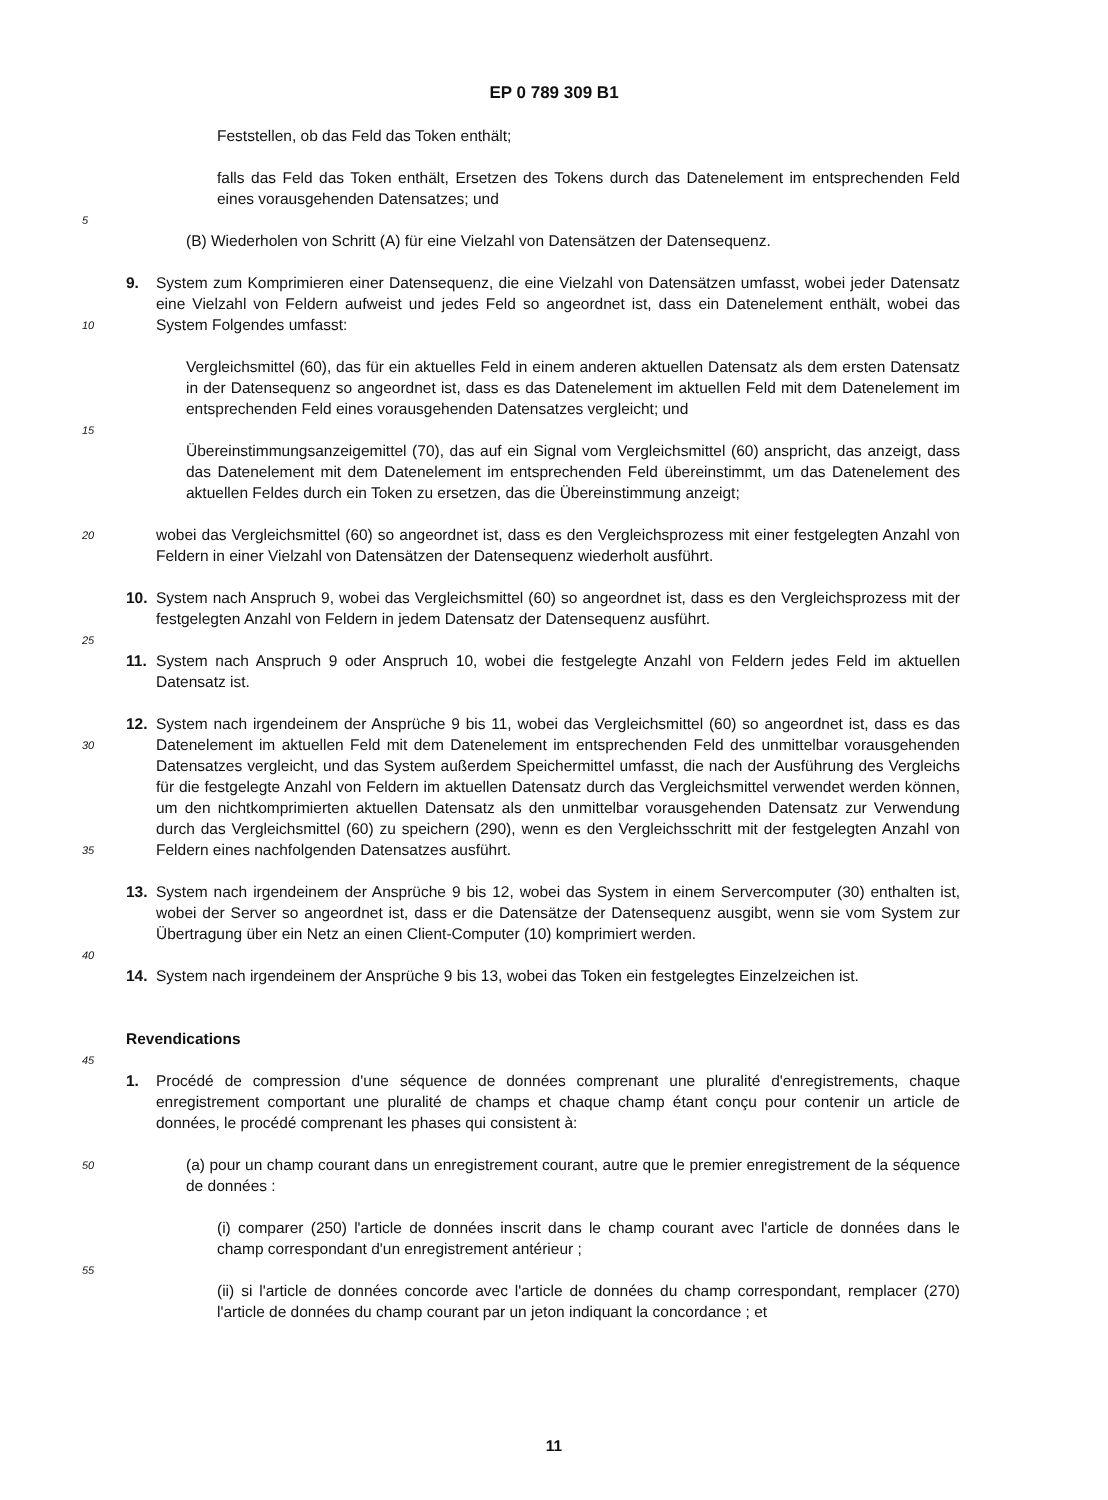EP 0 789 309 B1
5
10
15
20
25
30
35
40
45
50
55
Feststellen, ob das Feld das Token enthält;
falls das Feld das Token enthält, Ersetzen des Tokens durch das Datenelement im entsprechenden Feld eines vorausgehenden Datensatzes; und
(B) Wiederholen von Schritt (A) für eine Vielzahl von Datensätzen der Datensequenz.
9. System zum Komprimieren einer Datensequenz, die eine Vielzahl von Datensätzen umfasst, wobei jeder Datensatz eine Vielzahl von Feldern aufweist und jedes Feld so angeordnet ist, dass ein Datenelement enthält, wobei das System Folgendes umfasst:
Vergleichsmittel (60), das für ein aktuelles Feld in einem anderen aktuellen Datensatz als dem ersten Datensatz in der Datensequenz so angeordnet ist, dass es das Datenelement im aktuellen Feld mit dem Datenelement im entsprechenden Feld eines vorausgehenden Datensatzes vergleicht; und
Übereinstimmungsanzeigemittel (70), das auf ein Signal vom Vergleichsmittel (60) anspricht, das anzeigt, dass das Datenelement mit dem Datenelement im entsprechenden Feld übereinstimmt, um das Datenelement des aktuellen Feldes durch ein Token zu ersetzen, das die Übereinstimmung anzeigt;
wobei das Vergleichsmittel (60) so angeordnet ist, dass es den Vergleichsprozess mit einer festgelegten Anzahl von Feldern in einer Vielzahl von Datensätzen der Datensequenz wiederholt ausführt.
10. System nach Anspruch 9, wobei das Vergleichsmittel (60) so angeordnet ist, dass es den Vergleichsprozess mit der festgelegten Anzahl von Feldern in jedem Datensatz der Datensequenz ausführt.
11. System nach Anspruch 9 oder Anspruch 10, wobei die festgelegte Anzahl von Feldern jedes Feld im aktuellen Datensatz ist.
12. System nach irgendeinem der Ansprüche 9 bis 11, wobei das Vergleichsmittel (60) so angeordnet ist, dass es das Datenelement im aktuellen Feld mit dem Datenelement im entsprechenden Feld des unmittelbar vorausgehenden Datensatzes vergleicht, und das System außerdem Speichermittel umfasst, die nach der Ausführung des Vergleichs für die festgelegte Anzahl von Feldern im aktuellen Datensatz durch das Vergleichsmittel verwendet werden können, um den nichtkomprimierten aktuellen Datensatz als den unmittelbar vorausgehenden Datensatz zur Verwendung durch das Vergleichsmittel (60) zu speichern (290), wenn es den Vergleichsschritt mit der festgelegten Anzahl von Feldern eines nachfolgenden Datensatzes ausführt.
13. System nach irgendeinem der Ansprüche 9 bis 12, wobei das System in einem Servercomputer (30) enthalten ist, wobei der Server so angeordnet ist, dass er die Datensätze der Datensequenz ausgibt, wenn sie vom System zur Übertragung über ein Netz an einen Client-Computer (10) komprimiert werden.
14. System nach irgendeinem der Ansprüche 9 bis 13, wobei das Token ein festgelegtes Einzelzeichen ist.
Revendications
1. Procédé de compression d'une séquence de données comprenant une pluralité d'enregistrements, chaque enregistrement comportant une pluralité de champs et chaque champ étant conçu pour contenir un article de données, le procédé comprenant les phases qui consistent à:
(a) pour un champ courant dans un enregistrement courant, autre que le premier enregistrement de la séquence de données :
(i) comparer (250) l'article de données inscrit dans le champ courant avec l'article de données dans le champ correspondant d'un enregistrement antérieur ;
(ii) si l'article de données concorde avec l'article de données du champ correspondant, remplacer (270) l'article de données du champ courant par un jeton indiquant la concordance ; et
11